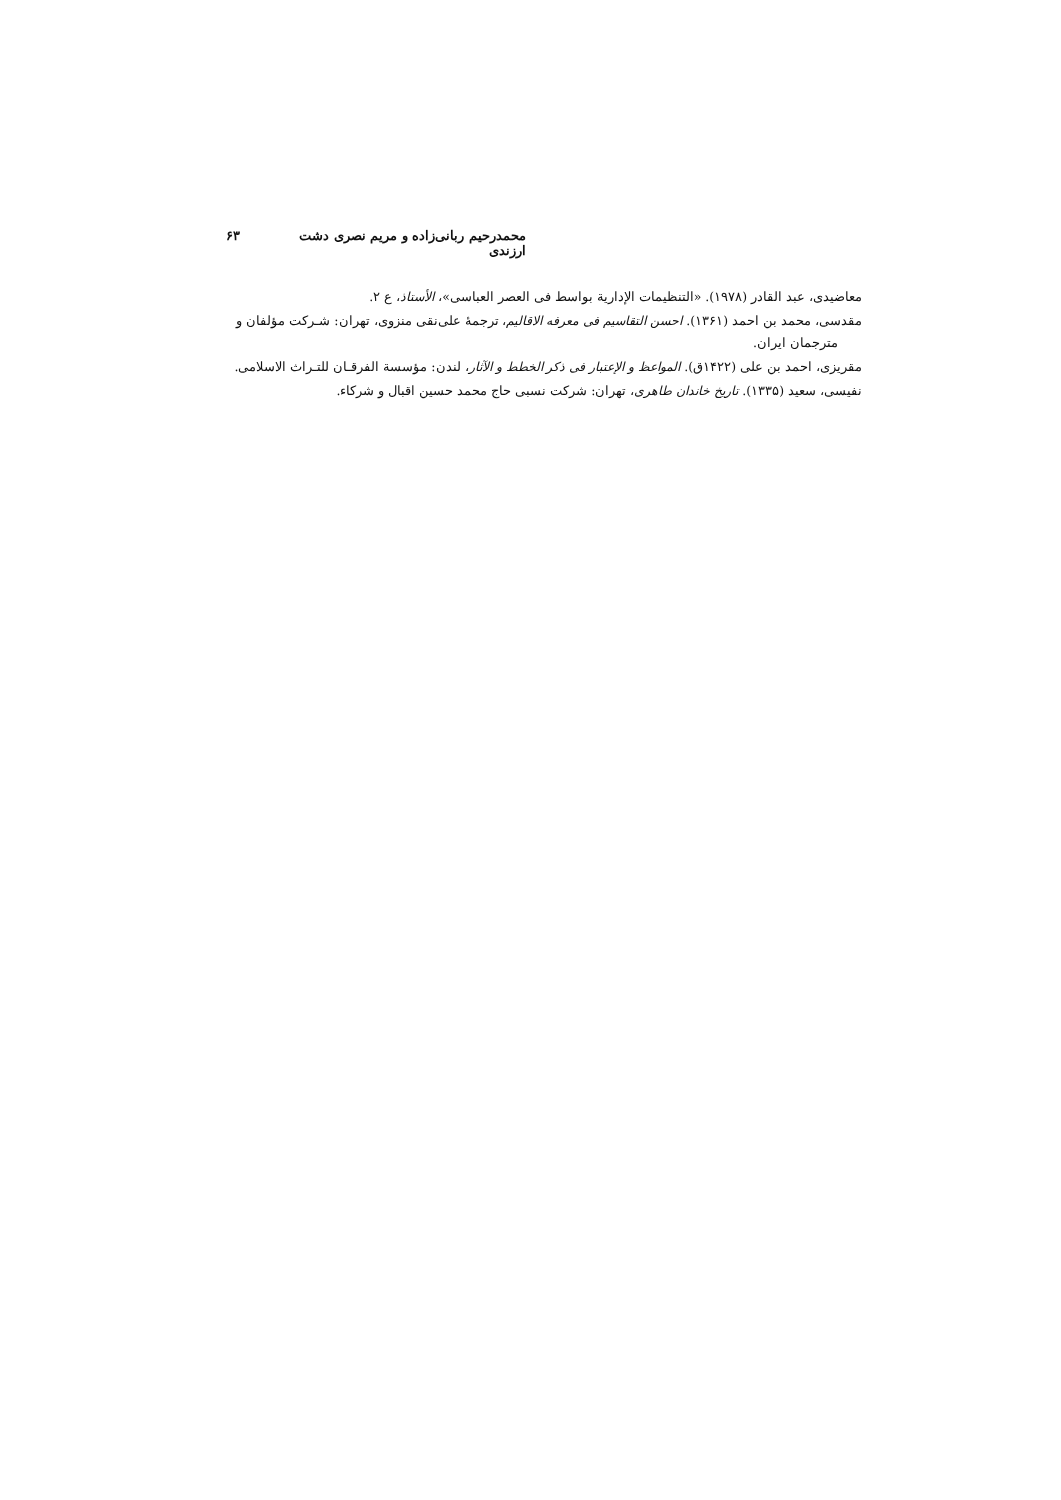محمدرحیم ربانی‌زاده و مریم نصری دشت ارزندی ۶۳
معاضیدی، عبد القادر (۱۹۷۸). «التنظیمات الإداریة بواسط فی العصر العباسی»، الأستاذ، ع ۲.
مقدسی، محمد بن احمد (۱۳۶۱). احسن التقاسیم فی معرفه الاقالیم، ترجمهٔ علی‌نقی منزوی، تهران: شـرکت مؤلفان و مترجمان ایران.
مقریزی، احمد بن علی (۱۴۲۲ق). المواعظ و الإعتبار فی ذکر الخطط و الآثار، لندن: مؤسسة الفرقـان للتـراث الاسلامی.
نفیسی، سعید (۱۳۳۵). تاریخ خاندان طاهری، تهران: شرکت نسبی حاج محمد حسین اقبال و شرکاء.